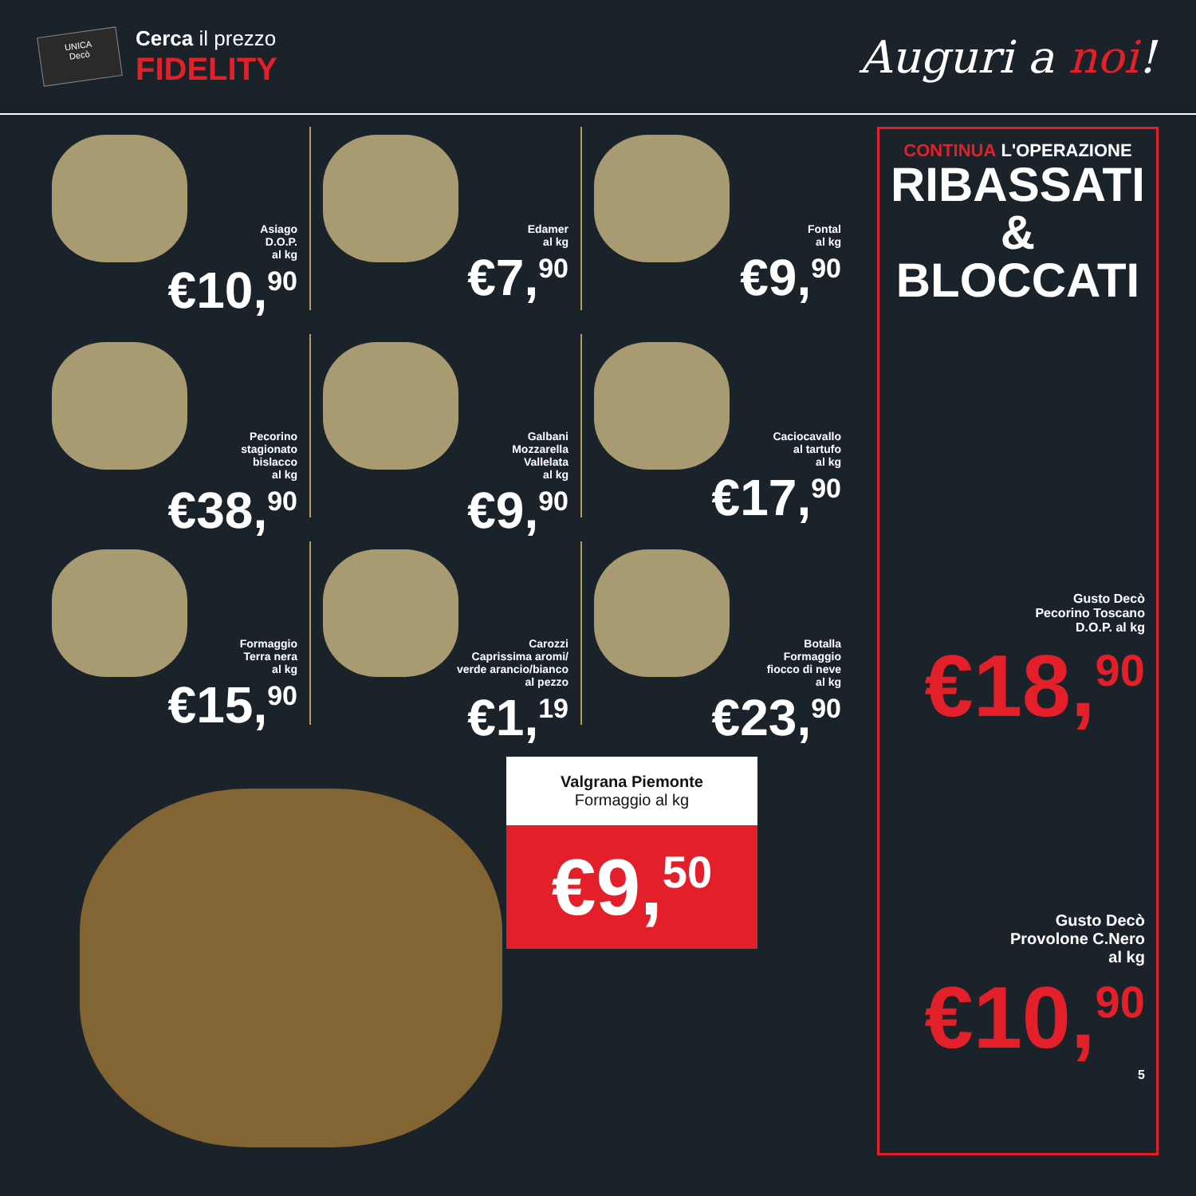UNICA
Decò Cerca il prezzo FIDELITY
Auguri a noi!
Asiago
D.O.P.
al kg
€10,<sup>90</sup>
Edamer
al kg
€7,<sup>90</sup>
Fontal
al kg
€9,<sup>90</sup>
Pecorino
stagionato
bislacco
al kg
€38,<sup>90</sup>
Galbani
Mozzarella
Vallelata
al kg
€9,<sup>90</sup>
Caciocavallo
al tartufo
al kg
€17,<sup>90</sup>
Formaggio
Terra nera
al kg
€15,<sup>90</sup>
Carozzi
Caprissima aromi/
verde arancio/bianco
al pezzo
€1,<sup>19</sup>
Botalla
Formaggio
fiocco di neve
al kg
€23,<sup>90</sup>
Valgrana Piemonte
Formaggio al kg
€9,<sup>50</sup>
CONTINUA L'OPERAZIONE
RIBASSATI
&
BLOCCATI
Gusto Decò
Pecorino Toscano
D.O.P. al kg
€18,<sup>90</sup>
Gusto Decò
Provolone C.Nero
al kg
€10,<sup>90</sup>
5